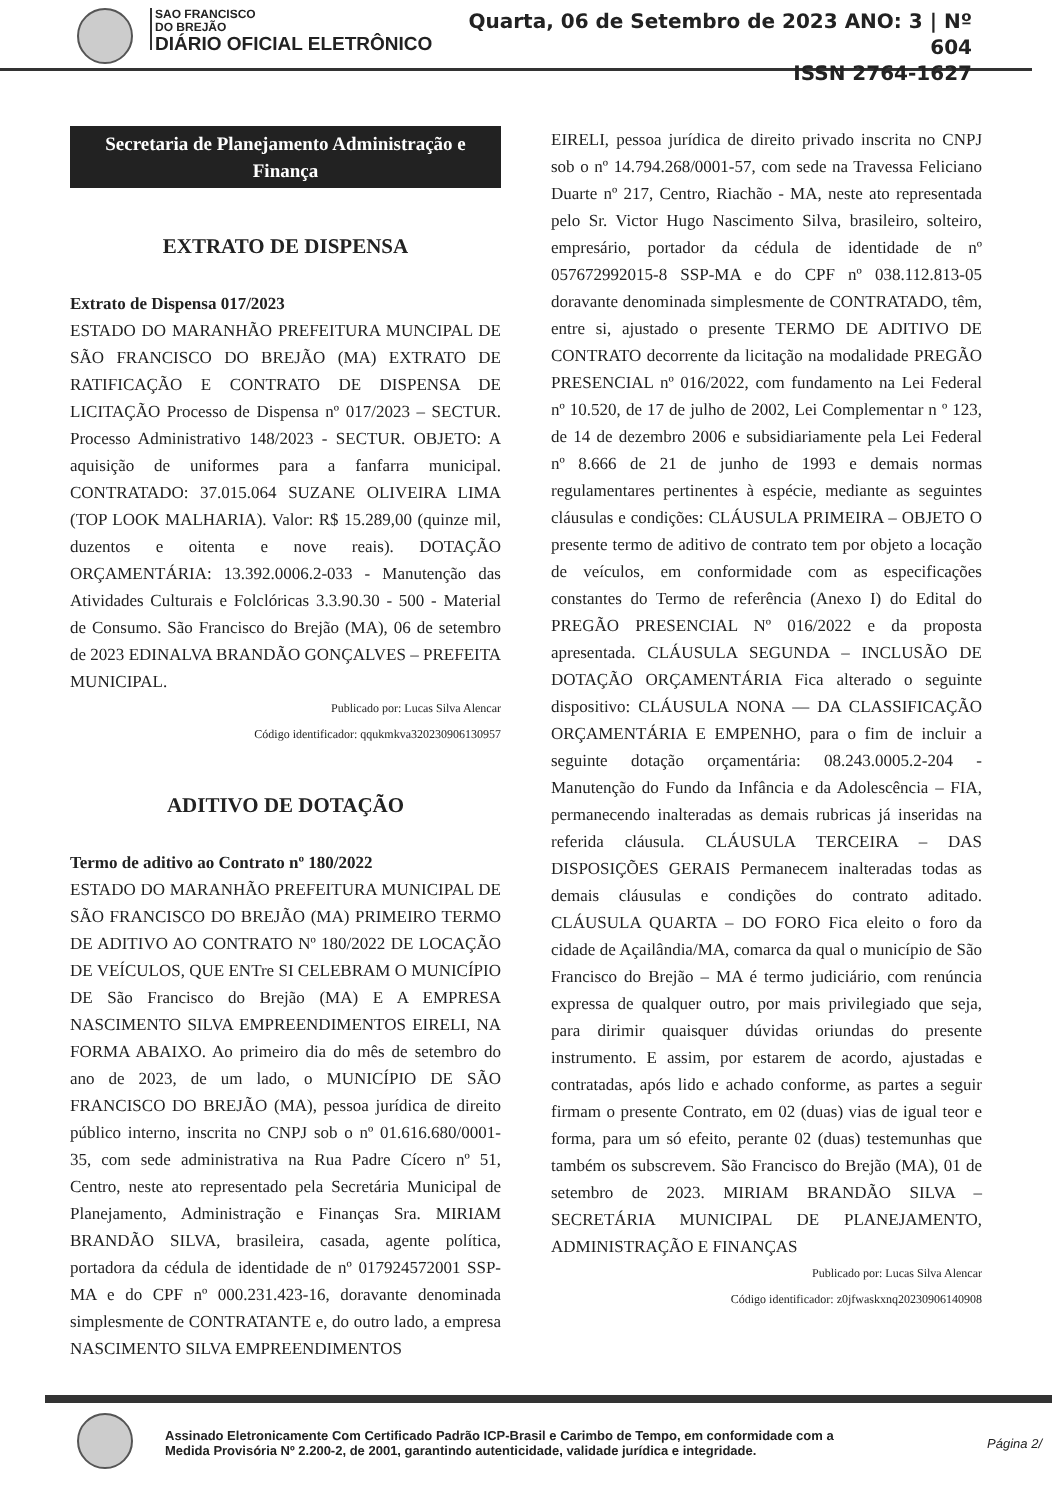SAO FRANCISCO
DO BREJÃO
DIÁRIO OFICIAL ELETRÔNICO
Quarta, 06 de Setembro de 2023 ANO: 3 | Nº 604
ISSN 2764-1627
Secretaria de Planejamento Administração e Finança
EXTRATO DE DISPENSA
Extrato de Dispensa 017/2023
ESTADO DO MARANHÃO PREFEITURA MUNCIPAL DE SÃO FRANCISCO DO BREJÃO (MA) EXTRATO DE RATIFICAÇÃO E CONTRATO DE DISPENSA DE LICITAÇÃO Processo de Dispensa nº 017/2023 – SECTUR. Processo Administrativo 148/2023 - SECTUR. OBJETO: A aquisição de uniformes para a fanfarra municipal. CONTRATADO: 37.015.064 SUZANE OLIVEIRA LIMA (TOP LOOK MALHARIA). Valor: R$ 15.289,00 (quinze mil, duzentos e oitenta e nove reais). DOTAÇÃO ORÇAMENTÁRIA: 13.392.0006.2-033 - Manutenção das Atividades Culturais e Folclóricas 3.3.90.30 - 500 - Material de Consumo. São Francisco do Brejão (MA), 06 de setembro de 2023 EDINALVA BRANDÃO GONÇALVES – PREFEITA MUNICIPAL.
Publicado por: Lucas Silva Alencar
Código identificador: qqukmkva320230906130957
ADITIVO DE DOTAÇÃO
Termo de aditivo ao Contrato nº 180/2022
ESTADO DO MARANHÃO PREFEITURA MUNICIPAL DE SÃO FRANCISCO DO BREJÃO (MA) PRIMEIRO TERMO DE ADITIVO AO CONTRATO Nº 180/2022 DE LOCAÇÃO DE VEÍCULOS, QUE ENTre SI CELEBRAM O MUNICÍPIO DE São Francisco do Brejão (MA) E A EMPRESA NASCIMENTO SILVA EMPREENDIMENTOS EIRELI, NA FORMA ABAIXO. Ao primeiro dia do mês de setembro do ano de 2023, de um lado, o MUNICÍPIO DE SÃO FRANCISCO DO BREJÃO (MA), pessoa jurídica de direito público interno, inscrita no CNPJ sob o nº 01.616.680/0001-35, com sede administrativa na Rua Padre Cícero nº 51, Centro, neste ato representado pela Secretária Municipal de Planejamento, Administração e Finanças Sra. MIRIAM BRANDÃO SILVA, brasileira, casada, agente política, portadora da cédula de identidade de nº 017924572001 SSP-MA e do CPF nº 000.231.423-16, doravante denominada simplesmente de CONTRATANTE e, do outro lado, a empresa NASCIMENTO SILVA EMPREENDIMENTOS
EIRELI, pessoa jurídica de direito privado inscrita no CNPJ sob o nº 14.794.268/0001-57, com sede na Travessa Feliciano Duarte nº 217, Centro, Riachão - MA, neste ato representada pelo Sr. Victor Hugo Nascimento Silva, brasileiro, solteiro, empresário, portador da cédula de identidade de nº 057672992015-8 SSP-MA e do CPF nº 038.112.813-05 doravante denominada simplesmente de CONTRATADO, têm, entre si, ajustado o presente TERMO DE ADITIVO DE CONTRATO decorrente da licitação na modalidade PREGÃO PRESENCIAL nº 016/2022, com fundamento na Lei Federal nº 10.520, de 17 de julho de 2002, Lei Complementar n º 123, de 14 de dezembro 2006 e subsidiariamente pela Lei Federal nº 8.666 de 21 de junho de 1993 e demais normas regulamentares pertinentes à espécie, mediante as seguintes cláusulas e condições: CLÁUSULA PRIMEIRA – OBJETO O presente termo de aditivo de contrato tem por objeto a locação de veículos, em conformidade com as especificações constantes do Termo de referência (Anexo I) do Edital do PREGÃO PRESENCIAL Nº 016/2022 e da proposta apresentada. CLÁUSULA SEGUNDA – INCLUSÃO DE DOTAÇÃO ORÇAMENTÁRIA Fica alterado o seguinte dispositivo: CLÁUSULA NONA — DA CLASSIFICAÇÃO ORÇAMENTÁRIA E EMPENHO, para o fim de incluir a seguinte dotação orçamentária: 08.243.0005.2-204 - Manutenção do Fundo da Infância e da Adolescência – FIA, permanecendo inalteradas as demais rubricas já inseridas na referida cláusula. CLÁUSULA TERCEIRA – DAS DISPOSIÇÕES GERAIS Permanecem inalteradas todas as demais cláusulas e condições do contrato aditado. CLÁUSULA QUARTA – DO FORO Fica eleito o foro da cidade de Açailândia/MA, comarca da qual o município de São Francisco do Brejão – MA é termo judiciário, com renúncia expressa de qualquer outro, por mais privilegiado que seja, para dirimir quaisquer dúvidas oriundas do presente instrumento. E assim, por estarem de acordo, ajustadas e contratadas, após lido e achado conforme, as partes a seguir firmam o presente Contrato, em 02 (duas) vias de igual teor e forma, para um só efeito, perante 02 (duas) testemunhas que também os subscrevem. São Francisco do Brejão (MA), 01 de setembro de 2023. MIRIAM BRANDÃO SILVA – SECRETÁRIA MUNICIPAL DE PLANEJAMENTO, ADMINISTRAÇÃO E FINANÇAS
Publicado por: Lucas Silva Alencar
Código identificador: z0jfwaskxnq20230906140908
Assinado Eletronicamente Com Certificado Padrão ICP-Brasil e Carimbo de Tempo, em conformidade com a
Medida Provisória Nº 2.200-2, de 2001, garantindo autenticidade, validade jurídica e integridade.
Página 2/